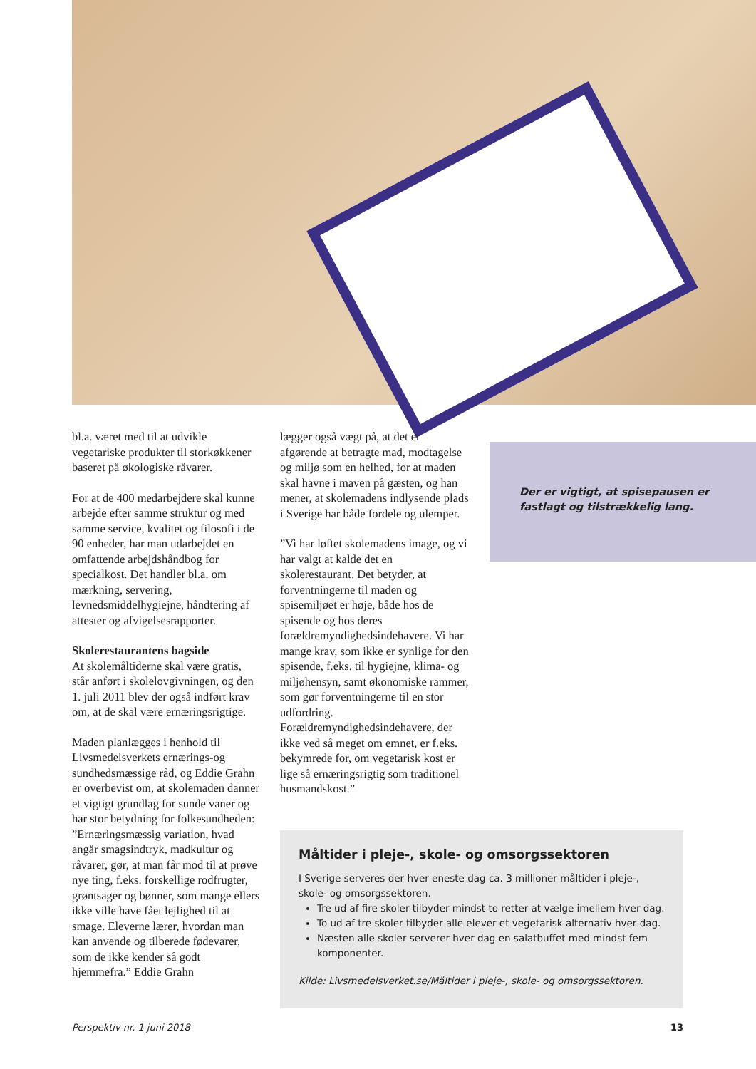bl.a. været med til at udvikle vegetariske produkter til storkøkkener baseret på økologiske råvarer.
For at de 400 medarbejdere skal kunne arbejde efter samme struktur og med samme service, kvalitet og filosofi i de 90 enheder, har man udarbejdet en omfattende arbejdshåndbog for specialkost. Det handler bl.a. om mærkning, servering, levnedsmiddelhygiejne, håndtering af attester og afvigelsesrapporter.
Skolerestaurantens bagside
At skolemåltiderne skal være gratis, står anført i skolelovgivningen, og den 1. juli 2011 blev der også indført krav om, at de skal være ernæringsrigtige.
Maden planlægges i henhold til Livsmedelsverkets ernærings-og sundhedsmæssige råd, og Eddie Grahn er overbevist om, at skolemaden danner et vigtigt grundlag for sunde vaner og har stor betydning for folkesundheden: ”Ernæringsmæssig variation, hvad angår smagsindtryk, madkultur og råvarer, gør, at man får mod til at prøve nye ting, f.eks. forskellige rodfrugter, grøntsager og bønner, som mange ellers ikke ville have fået lejlighed til at smage. Eleverne lærer, hvordan man kan anvende og tilberede fødevarer, som de ikke kender så godt hjemmefra.” Eddie Grahn
lægger også vægt på, at det er afgørende at betragte mad, modtagelse og miljø som en helhed, for at maden skal havne i maven på gæsten, og han mener, at skolemadens indlysende plads i Sverige har både fordele og ulemper.
”Vi har løftet skolemadens image, og vi har valgt at kalde det en skolerestaurant. Det betyder, at forventningerne til maden og spisemiljøet er høje, både hos de spisende og hos deres forældremyndighedsindehavere. Vi har mange krav, som ikke er synlige for den spisende, f.eks. til hygiejne, klima- og miljøhensyn, samt økonomiske rammer, som gør forventningerne til en stor udfordring. Forældremyndighedsindehavere, der ikke ved så meget om emnet, er f.eks. bekymrede for, om vegetarisk kost er lige så ernæringsrigtig som traditionel husmandskost.”
Der er vigtigt, at spisepausen er fastlagt og tilstrækkelig lang.
Måltider i pleje-, skole- og omsorgssektoren
I Sverige serveres der hver eneste dag ca. 3 millioner måltider i pleje-, skole- og omsorgssektoren.
Tre ud af fire skoler tilbyder mindst to retter at vælge imellem hver dag.
To ud af tre skoler tilbyder alle elever et vegetarisk alternativ hver dag.
Næsten alle skoler serverer hver dag en salatbuffet med mindst fem komponenter.
Kilde: Livsmedelsverket.se/Måltider i pleje-, skole- og omsorgssektoren.
Perspektiv nr. 1 juni 2018 13